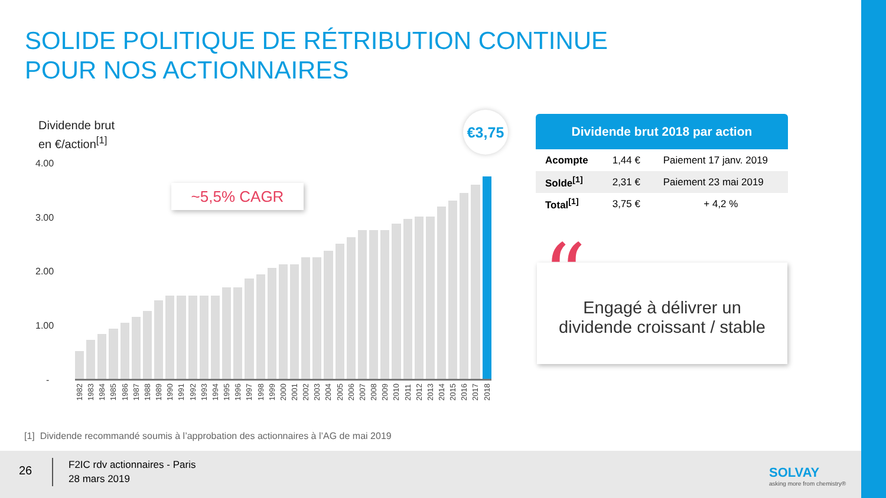SOLIDE POLITIQUE DE RÉTRIBUTION CONTINUE
POUR NOS ACTIONNAIRES
Dividende brut
en €/action<sup>[1]</sup>
4.00
3.00
2.00
1.00
-
1982 1983 1984 1985 1986 1987 1988 1989 1990 1991 1992 1993 1994 1995 1996 1997 1998 1999 2000 2001 2002 2003 2004 2005 2006 2007 2008 2009 2010 2011 2012 2013 2014 2015 2016 2017 2018
~5,5% CAGR
€3,75
Dividende brut 2018 par action
| Acompte | 1,44 € | Paiement 17 janv. 2019 |
| Solde<sup>[1]</sup> | 2,31 € | Paiement 23 mai 2019 |
| Total<sup>[1]</sup> | 3,75 € | + 4,2 % |
Engagé à délivrer un
dividende croissant / stable
“
[1] Dividende recommandé soumis à l’approbation des actionnaires à l’AG de mai 2019
26
F2IC rdv actionnaires - Paris
28 mars 2019
SOLVAY
asking more from chemistry®